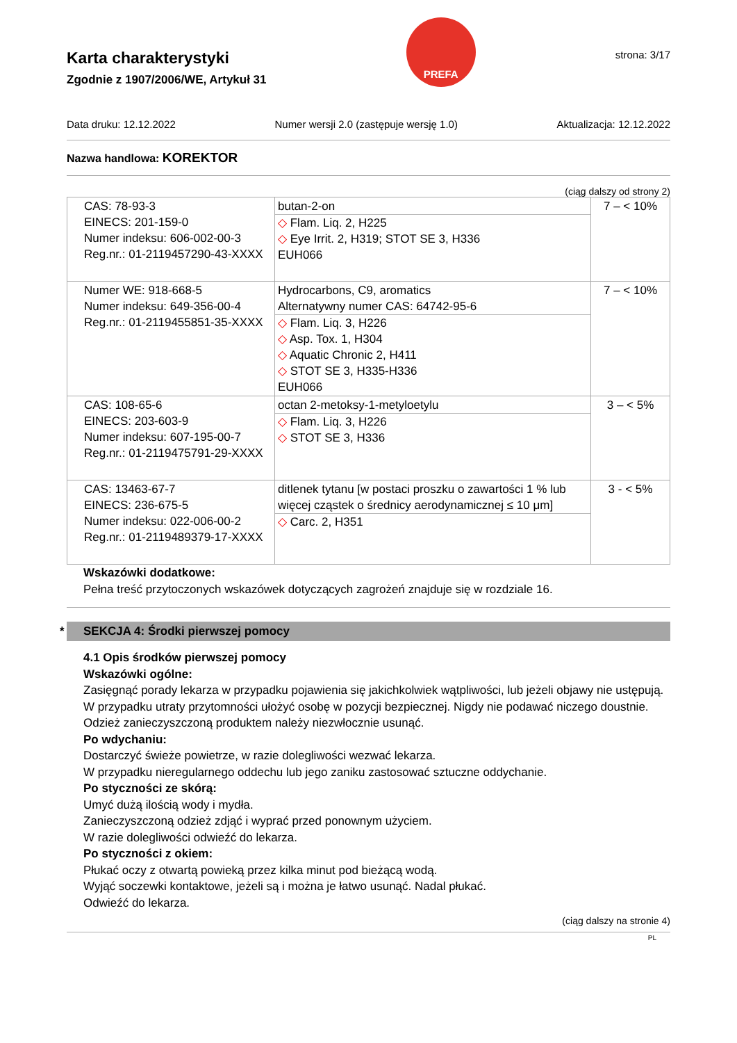Karta charakterystyki
Zgodnie z 1907/2006/WE, Artykuł 31
PREFA
strona: 3/17
Data druku: 12.12.2022 Numer wersji 2.0 (zastępuje wersję 1.0) Aktualizacja: 12.12.2022
Nazwa handlowa: KOREKTOR
(ciąg dalszy od strony 2)
| CAS: 78-93-3 EINECS: 201-159-0 Numer indeksu: 606-002-00-3 Reg.nr.: 01-2119457290-43-XXXX | butan-2-on ◇ Flam. Liq. 2, H225 ◇ Eye Irrit. 2, H319; STOT SE 3, H336 EUH066 | 7 – < 10% |
| Numer WE: 918-668-5 Numer indeksu: 649-356-00-4 Reg.nr.: 01-2119455851-35-XXXX | Hydrocarbons, C9, aromatics Alternatywny numer CAS: 64742-95-6 ◇ Flam. Liq. 3, H226 ◇ Asp. Tox. 1, H304 ◇ Aquatic Chronic 2, H411 ◇ STOT SE 3, H335-H336 EUH066 | 7 – < 10% |
| CAS: 108-65-6 EINECS: 203-603-9 Numer indeksu: 607-195-00-7 Reg.nr.: 01-2119475791-29-XXXX | octan 2-metoksy-1-metyloetylu ◇ Flam. Liq. 3, H226 ◇ STOT SE 3, H336 | 3 – < 5% |
| CAS: 13463-67-7 EINECS: 236-675-5 Numer indeksu: 022-006-00-2 Reg.nr.: 01-2119489379-17-XXXX | ditlenek tytanu [w postaci proszku o zawartości 1 % lub więcej cząstek o średnicy aerodynamicznej ≤ 10 μm] ◇ Carc. 2, H351 | 3 - < 5% |
Wskazówki dodatkowe:
Pełna treść przytoczonych wskazówek dotyczących zagrożeń znajduje się w rozdziale 16.
* SEKCJA 4: Środki pierwszej pomocy
4.1 Opis środków pierwszej pomocy
Wskazówki ogólne:
Zasięgnąć porady lekarza w przypadku pojawienia się jakichkolwiek wątpliwości, lub jeżeli objawy nie ustępują.
W przypadku utraty przytomności ułożyć osobę w pozycji bezpiecznej. Nigdy nie podawać niczego doustnie.
Odzież zanieczyszczoną produktem należy niezwłocznie usunąć.
Po wdychaniu:
Dostarczyć świeże powietrze, w razie dolegliwości wezwać lekarza.
W przypadku nieregularnego oddechu lub jego zaniku zastosować sztuczne oddychanie.
Po styczności ze skórą:
Umyć dużą ilością wody i mydła.
Zanieczyszczoną odzież zdjąć i wyprać przed ponownym użyciem.
W razie dolegliwości odwieźć do lekarza.
Po styczności z okiem:
Płukać oczy z otwartą powieką przez kilka minut pod bieżącą wodą.
Wyjąć soczewki kontaktowe, jeżeli są i można je łatwo usunąć. Nadal płukać.
Odwieźć do lekarza.
(ciąg dalszy na stronie 4)
PL